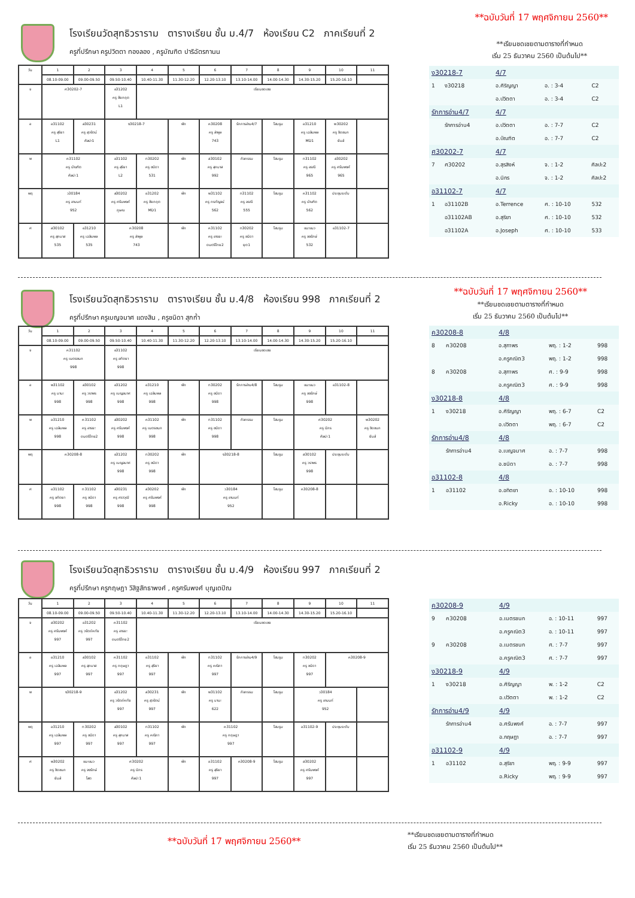**ฉบับวันที่ 17 พฤศจิกายน 2560**
**เรียนชดเชยตามตารางที่กำหนด
เริ่ม 25 ธันวาคม 2560 เป็นต้นไป**
โรงเรียนวัดสุทธิวราราม ตารางเรียน ชั้น ม.4/7 ห้องเรียน C2 ภาคเรียนที่ 2
ครูที่ปรึกษา ครูปวิตตา ทองลอง , ครูบัณฑิต ปาริฉัตรกานน
| วัน | 1 | 2 | 3 | 4 | 5 | 6 | 7 | 8 | 9 | 10 | 11 |
| --- | --- | --- | --- | --- | --- | --- | --- | --- | --- | --- | --- |
| | 08.10-09.00 | 09.00-09.50 | 09.50-10.40 | 10.40-11.30 | 11.30-12.20 | 12.20-13.10 | 13.10-14.00 | 14.00-14.30 | 14.30-15.20 | 15.20-16.10 | |
| จ | ศ30202-7 | | อ31202 ครู ชัยกฤต L1 | เรียนชดเชย | | | | | | | |
| อ | อ31102 ครู สุริยา L1 | ส30231 ครู สุวรัตน์ ศิลปะ1 | ง30218-7 | | พัก | ค30208 ครู ลำพูล 743 | รักการอ่าน4/7 | โฮมรูม | อ31210 ครู เฉลิมพล MD1 | พ30202 ครู ชิดชนก ยิมส์ | |
| พ | ค31102 ครู บัณฑิต ศิลปะ1 | | อ31102 ครู สุริยา L2 | ท30202 ครู ชนิดา 531 | พัก | ส30102 ครู สุภมาส 992 | กิจกรรม | โฮมรูม | ท31102 ครู อรณี 965 | ส30202 ครู ศรันพงศ์ 965 | |
| พฤ | ว30184 ครู อานนท์ 952 | | ส30202 ครู ศรันพงศ์ ภูษณ | อ31202 ครู ชัยกฤต MD1 | พัก | พ31102 ครู กรกัญจน์ 562 | ท31102 ครู อรณี 555 | โฮมรูม | ค31102 ครู บัณฑิต 562 | ประชุมระดับ | |
| ศ | ส30102 ครู สุภมาส 535 | อ31210 ครู เฉลิมพล 535 | ค30208 ครู ลำพูล 743 | | พัก | ค31102 ครู อารยะ ดนตรีไทย2 | ท30202 ครู ชนิดา ยุต1 | โฮมรูม | แนะแนว ครู จงรักษ์ 532 | อ31102-7 | |
| ง30218-7 | | 4/7 | | |
| 1 | ง30218 | อ.ศิริญญา | อ. : 3-4 | C2 |
| | | อ.ปวิตตา | อ. : 3-4 | C2 |
| รักการอ่าน4/7 | | 4/7 | | |
| | รักการอ่าน4 | อ.ปวิตตา | อ. : 7-7 | C2 |
| | | อ.บัณฑิต | อ. : 7-7 | C2 |
| ศ30202-7 | | 4/7 | | |
| 7 | ศ30202 | อ.สุรสิงห์ | จ. : 1-2 | ศิลปะ2 |
| | | อ.นิกร | จ. : 1-2 | ศิลปะ2 |
| อ31102-7 | | 4/7 | | |
| 1 | อ31102B | อ.Terrence | ศ. : 10-10 | 532 |
| | อ31102AB | อ.สุริยา | ศ. : 10-10 | 532 |
| | อ31102A | อ.Joseph | ศ. : 10-10 | 533 |
**ฉบับวันที่ 17 พฤศจิกายน 2560**
**เรียนชดเชยตามตารางที่กำหนด
เริ่ม 25 ธันวาคม 2560 เป็นต้นไป**
โรงเรียนวัดสุทธิวราราม ตารางเรียน ชั้น ม.4/8 ห้องเรียน 998 ภาคเรียนที่ 2
ครูที่ปรึกษา ครูเบญจมาศ แดงสิน , ครูชนิดา สุกก่ำ
| วัน | 1 | 2 | 3 | 4 | 5 | 6 | 7 | 8 | 9 | 10 | 11 |
| --- | --- | --- | --- | --- | --- | --- | --- | --- | --- | --- | --- |
| | 08.10-09.00 | 09.00-09.50 | 09.50-10.40 | 10.40-11.30 | 11.30-12.20 | 12.20-13.10 | 13.10-14.00 | 14.00-14.30 | 14.30-15.20 | 15.20-16.10 | |
| จ | ค31102 ครู เนตรชนก 998 | | อ31102 ครู อทิตยา 998 | เรียนชดเชย | | | | | | | |
| อ | พ31102 ครู มานะ 998 | ส30102 ครู วราพร 998 | อ31202 ครู เบญจมาศ 998 | อ31210 ครู เฉลิมพล 998 | พัก | ท30202 ครู ชนิดา 998 | รักการอ่าน4/8 | โฮมรูม | แนะแนว ครู จงรักษ์ 998 | อ31102-8 | |
| พ | อ31210 ครู เฉลิมพล 998 | ค31102 ครู อารยะ ดนตรีไทย2 | ส30202 ครู ศรันพงศ์ 998 | ค31102 ครู เนตรชนก 998 | พัก | ท31102 ครู ชนิดา 998 | กิจกรรม | โฮมรูม | ศ30202 ครู นิกร ศิลปะ1 | | พ30202 ครู ชิดชนก ยิมส์ |
| พฤ | ค30208-8 | | อ31202 ครู เบญจมาศ 998 | ท30202 ครู ชนิดา 998 | พัก | ง30218-8 | | โฮมรูม | ส30102 ครู วราพร 998 | ประชุมระดับ | |
| ศ | อ31102 ครู อทิตยา 998 | ท31102 ครู ชนิดา 998 | ส30231 ครู ศราวุฒิ 998 | ส30202 ครู ศรันพงศ์ 998 | พัก | ว30184 ครู อานนท์ 952 | | โฮมรูม | ค30208-8 | | |
| ค30208-8 | | 4/8 | | |
| 8 | ค30208 | อ.สุภาพร | พฤ. : 1-2 | 998 |
| | | อ.ครูคณิต3 | พฤ. : 1-2 | 998 |
| 8 | ค30208 | อ.สุภาพร | ศ. : 9-9 | 998 |
| | | อ.ครูคณิต3 | ศ. : 9-9 | 998 |
| ง30218-8 | | 4/8 | | |
| 1 | ง30218 | อ.ศิริญญา | พฤ. : 6-7 | C2 |
| | | อ.ปวิตตา | พฤ. : 6-7 | C2 |
| รักการอ่าน4/8 | | 4/8 | | |
| | รักการอ่าน4 | อ.เบญจมาศ | อ. : 7-7 | 998 |
| | | อ.ชนิดา | อ. : 7-7 | 998 |
| อ31102-8 | | 4/8 | | |
| 1 | อ31102 | อ.อทิตยา | อ. : 10-10 | 998 |
| | | อ.Ricky | อ. : 10-10 | 998 |
โรงเรียนวัดสุทธิวราราม ตารางเรียน ชั้น ม.4/9 ห้องเรียน 997 ภาคเรียนที่ 2
ครูที่ปรึกษา ครูกฤษฎา วิสิฐสัทธาพงศ์ , ครูศรันพงศ์ บุญเตปิณ
| วัน | 1 | 2 | 3 | 4 | 5 | 6 | 7 | 8 | 9 | 10 | 11 |
| --- | --- | --- | --- | --- | --- | --- | --- | --- | --- | --- | --- |
| | 08.10-09.00 | 09.00-09.50 | 09.50-10.40 | 10.40-11.30 | 11.30-12.20 | 12.20-13.10 | 13.10-14.00 | 14.00-14.30 | 14.30-15.20 | 15.20-16.10 | |
| จ | ส30202 ครู ศรันพงศ์ 997 | อ31202 ครู วรัตถ์หทัย 997 | ค31102 ครู อารยะ ดนตรีไทย2 | เรียนชดเชย | | | | | | | |
| อ | อ31210 ครู เฉลิมพล 997 | ส30102 ครู สุภมาส 997 | ค31102 ครู กฤษฎา 997 | อ31102 ครู สุริยา 997 | พัก | ท31102 ครู คณิภา 997 | รักการอ่าน4/9 | โฮมรูม | ท30202 ครู ชนิดา 997 | ค30208-9 | |
| พ | ง30218-9 | | อ31202 ครู วรัตถ์หทัย 997 | ส30231 ครู สุวรัตน์ 997 | พัก | พ31102 ครู มานะ 622 | กิจกรรม | โฮมรูม | ว30184 ครู อานนท์ 952 | | |
| พฤ | อ31210 ครู เฉลิมพล 997 | ท30202 ครู ชนิดา 997 | ส30102 ครู สุภมาส 997 | ท31102 ครู คณิภา 997 | พัก | ค31102 ครู กฤษฎา 997 | | โฮมรูม | อ31102-9 | ประชุมระดับ | |
| ศ | พ30202 ครู ชิดชนก ยิมส์ | แนะแนว ครู จงรักษ์ โสต | ศ30202 ครู นิกร ศิลปะ1 | | พัก | อ31102 ครู สุริยา 997 | ค30208-9 | โฮมรูม | ส30202 ครู ศรันพงศ์ 997 | | |
| ค30208-9 | | 4/9 | | |
| 9 | ค30208 | อ.เนตรชนก | อ. : 10-11 | 997 |
| | | อ.ครูคณิต3 | อ. : 10-11 | 997 |
| 9 | ค30208 | อ.เนตรชนก | ศ. : 7-7 | 997 |
| | | อ.ครูคณิต3 | ศ. : 7-7 | 997 |
| ง30218-9 | | 4/9 | | |
| 1 | ง30218 | อ.ศิริญญา | พ. : 1-2 | C2 |
| | | อ.ปวิตตา | พ. : 1-2 | C2 |
| รักการอ่าน4/9 | | 4/9 | | |
| | รักการอ่าน4 | อ.ศรันพงศ์ | อ. : 7-7 | 997 |
| | | อ.กฤษฎา | อ. : 7-7 | 997 |
| อ31102-9 | | 4/9 | | |
| 1 | อ31102 | อ.สุริยา | พฤ. : 9-9 | 997 |
| | | อ.Ricky | พฤ. : 9-9 | 997 |
**ฉบับวันที่ 17 พฤศจิกายน 2560**
**เรียนชดเชยตามตารางที่กำหนด
เริ่ม 25 ธันวาคม 2560 เป็นต้นไป**